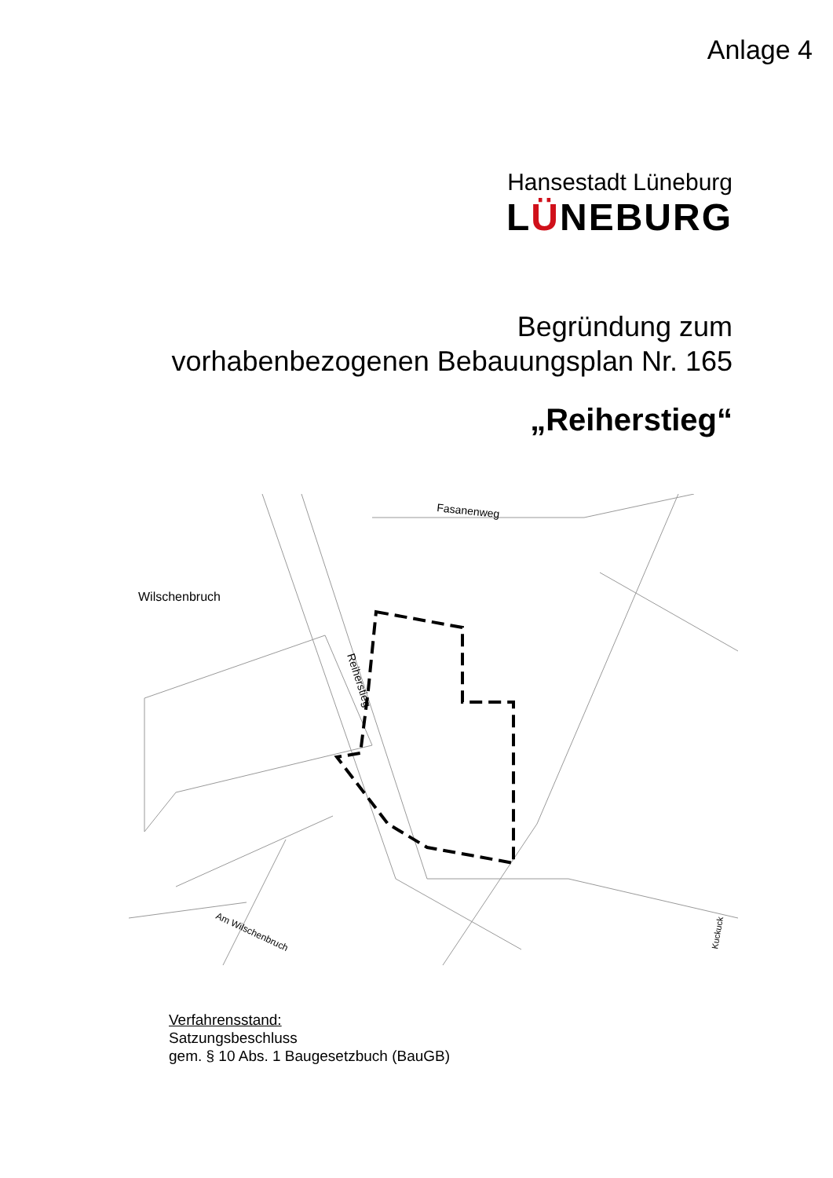Anlage 4
Hansestadt Lüneburg
LÜNEBURG
Begründung zum
vorhabenbezogenen Bebauungsplan Nr. 165
„Reiherstieg“
Fasanenweg
Wilschenbruch
Reiherstieg
Am Wilschenbruch
Kuckuck
Verfahrensstand:
Satzungsbeschluss
gem. § 10 Abs. 1 Baugesetzbuch (BauGB)